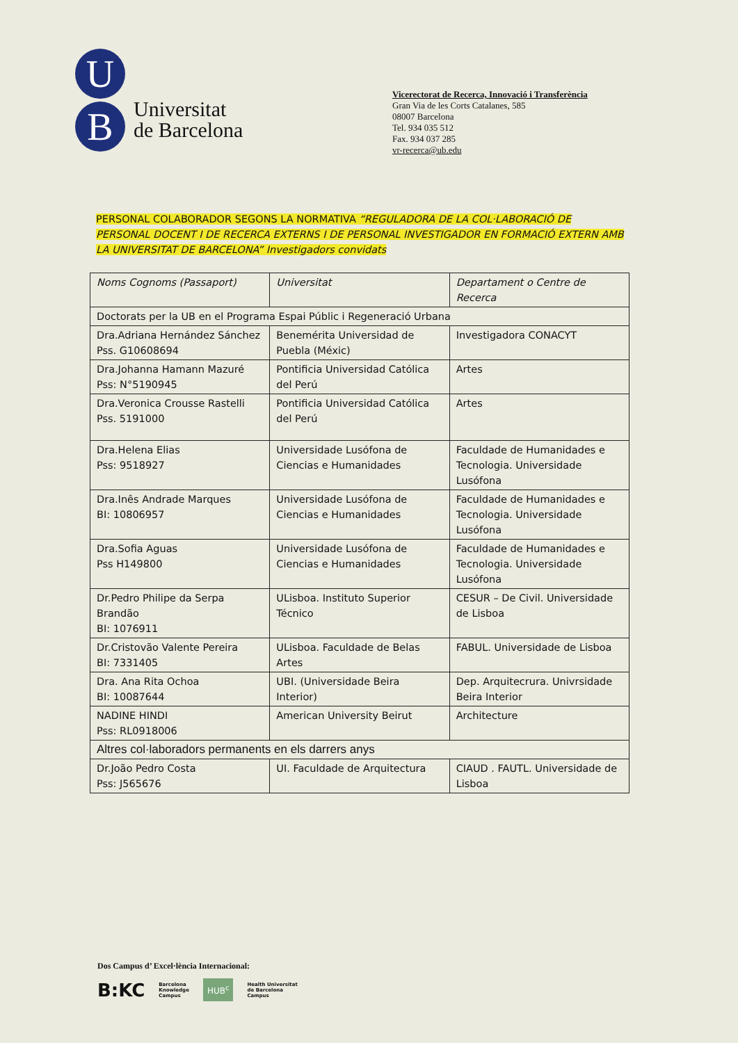U
B
Universitat
de Barcelona
Vicerectorat de Recerca, Innovació i Transferència
Gran Via de les Corts Catalanes, 585
08007 Barcelona
Tel. 934 035 512
Fax. 934 037 285
vr-recerca@ub.edu
PERSONAL COLABORADOR SEGONS LA NORMATIVA “REGULADORA DE LA COL·LABORACIÓ DE PERSONAL DOCENT I DE RECERCA EXTERNS I DE PERSONAL INVESTIGADOR EN FORMACIÓ EXTERN AMB LA UNIVERSITAT DE BARCELONA” Investigadors convidats
| Noms Cognoms (Passaport) | Universitat | Departament o Centre de Recerca |
| --- | --- | --- |
| Doctorats per la UB en el Programa Espai Públic i Regeneració Urbana | | |
| Dra.Adriana Hernández Sánchez Pss. G10608694 | Benemérita Universidad de Puebla (Méxic) | Investigadora CONACYT |
| Dra.Johanna Hamann Mazuré Pss: N°5190945 | Pontificia Universidad Católica del Perú | Artes |
| Dra.Veronica Crousse Rastelli Pss. 5191000 | Pontificia Universidad Católica del Perú | Artes |
| Dra.Helena Elias Pss: 9518927 | Universidade Lusófona de Ciencias e Humanidades | Faculdade de Humanidades e Tecnologia. Universidade Lusófona |
| Dra.Inês Andrade Marques BI: 10806957 | Universidade Lusófona de Ciencias e Humanidades | Faculdade de Humanidades e Tecnologia. Universidade Lusófona |
| Dra.Sofia Aguas Pss H149800 | Universidade Lusófona de Ciencias e Humanidades | Faculdade de Humanidades e Tecnologia. Universidade Lusófona |
| Dr.Pedro Philipe da Serpa Brandão BI: 1076911 | ULisboa. Instituto Superior Técnico | CESUR – De Civil. Universidade de Lisboa |
| Dr.Cristovão Valente Pereira BI: 7331405 | ULisboa. Faculdade de Belas Artes | FABUL. Universidade de Lisboa |
| Dra. Ana Rita Ochoa BI: 10087644 | UBI. (Universidade Beira Interior) | Dep. Arquitecrura. Univrsidade Beira Interior |
| NADINE HINDI Pss: RL0918006 | American University Beirut | Architecture |
| Altres col·laboradors permanents en els darrers anys | | |
| Dr.João Pedro Costa Pss: J565676 | UI. Faculdade de Arquitectura | CIAUD . FAUTL. Universidade de Lisboa |
Dos Campus d’ Excel·lència Internacional:
B:KC Barcelona
Knowledge
Campus HUB<sup>c</sup> Health Universitat
de Barcelona
Campus